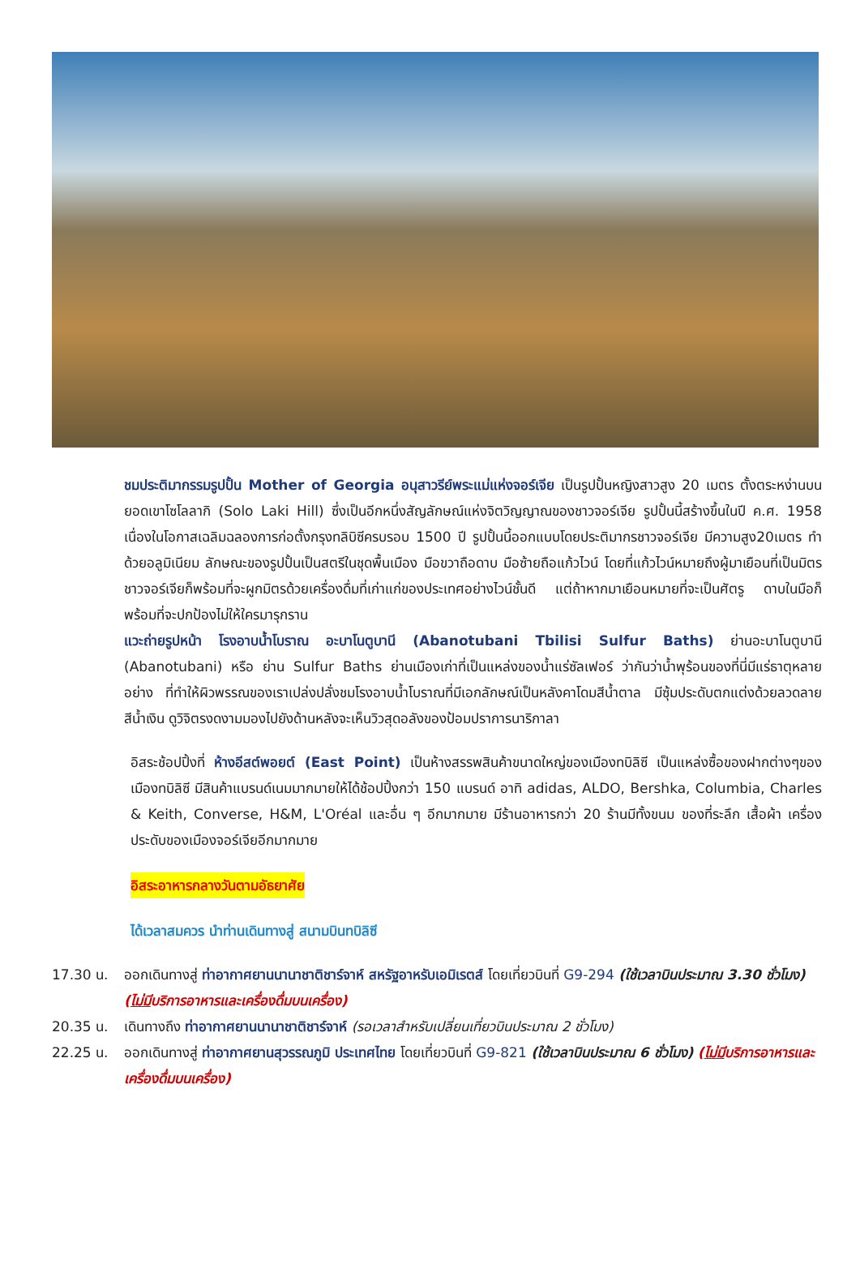ชมประติมากรรมรูปปั้น Mother of Georgia อนุสาวรีย์พระแม่แห่งจอร์เจีย เป็นรูปปั้นหญิงสาวสูง 20 เมตร ตั้งตระหง่านบนยอดเขาโซโลลากิ (Solo Laki Hill) ซึ่งเป็นอีกหนึ่งสัญลักษณ์แห่งจิตวิญญาณของชาวจอร์เจีย รูปปั้นนี้สร้างขึ้นในปี ค.ศ. 1958 เนื่องในโอกาสเฉลิมฉลองการก่อตั้งกรุงทลิบิซีครบรอบ 1500 ปี รูปปั้นนี้ออกแบบโดยประติมากรชาวจอร์เจีย มีความสูง20เมตร ทำด้วยอลูมิเนียม ลักษณะของรูปปั้นเป็นสตรีในชุดพื้นเมือง มือขวาถือดาบ มือซ้ายถือแก้วไวน์ โดยที่แก้วไวน์หมายถึงผู้มาเยือนที่เป็นมิตร ชาวจอร์เจียก็พร้อมที่จะผูกมิตรด้วยเครื่องดื่มที่เก่าแก่ของประเทศอย่างไวน์ชั้นดี แต่ถ้าหากมาเยือนหมายที่จะเป็นศัตรู ดาบในมือก็พร้อมที่จะปกป้องไม่ให้ใครมารุกราน
แวะถ่ายรูปหน้า โรงอาบน้ำโบราณ อะบาโนตูบานี (Abanotubani Tbilisi Sulfur Baths) ย่านอะบาโนตูบานี (Abanotubani) หรือ ย่าน Sulfur Baths ย่านเมืองเก่าที่เป็นแหล่งของน้ำแร่ซัลเฟอร์ ว่ากันว่าน้ำพุร้อนของที่นี่มีแร่ธาตุหลายอย่าง ที่ทำให้ผิวพรรณของเราเปล่งปลั่งชมโรงอาบน้ำโบราณที่มีเอกลักษณ์เป็นหลังคาโดมสีน้ำตาล มีซุ้มประดับตกแต่งด้วยลวดลายสีน้ำเงิน ดูวิจิตรงดงามมองไปยังด้านหลังจะเห็นวิวสุดอลังของป้อมปราการนาริกาลา
อิสระช้อปปิ้งที่ ห้างอีสต์พอยต์ (East Point) เป็นห้างสรรพสินค้าขนาดใหญ่ของเมืองทบิลิซี เป็นแหล่งซื้อของฝากต่างๆของเมืองทบิลิซี มีสินค้าแบรนด์เนมมากมายให้ได้ช้อปปิ้งกว่า 150 แบรนด์ อาทิ adidas, ALDO, Bershka, Columbia, Charles & Keith, Converse, H&M, L'Oréal และอื่น ๆ อีกมากมาย มีร้านอาหารกว่า 20 ร้านมีทั้งขนม ของที่ระลึก เสื้อผ้า เครื่องประดับของเมืองจอร์เจียอีกมากมาย
อิสระอาหารกลางวันตามอัธยาศัย
ได้เวลาสมควร นำท่านเดินทางสู่ สนามบินทบิลิซี
17.30 น. ออกเดินทางสู่ ท่าอากาศยานนานาชาติชาร์จาห์ สหรัฐอาหรับเอมิเรตส์ โดยเที่ยวบินที่ G9-294 (ใช้เวลาบินประมาณ 3.30 ชั่วโมง) (ไม่มีบริการอาหารและเครื่องดื่มบนเครื่อง)
20.35 น. เดินทางถึง ท่าอากาศยานนานาชาติชาร์จาห์ (รอเวลาสำหรับเปลี่ยนเที่ยวบินประมาณ 2 ชั่วโมง)
22.25 น. ออกเดินทางสู่ ท่าอากาศยานสุวรรณภูมิ ประเทศไทย โดยเที่ยวบินที่ G9-821 (ใช้เวลาบินประมาณ 6 ชั่วโมง) (ไม่มีบริการอาหารและเครื่องดื่มบนเครื่อง)